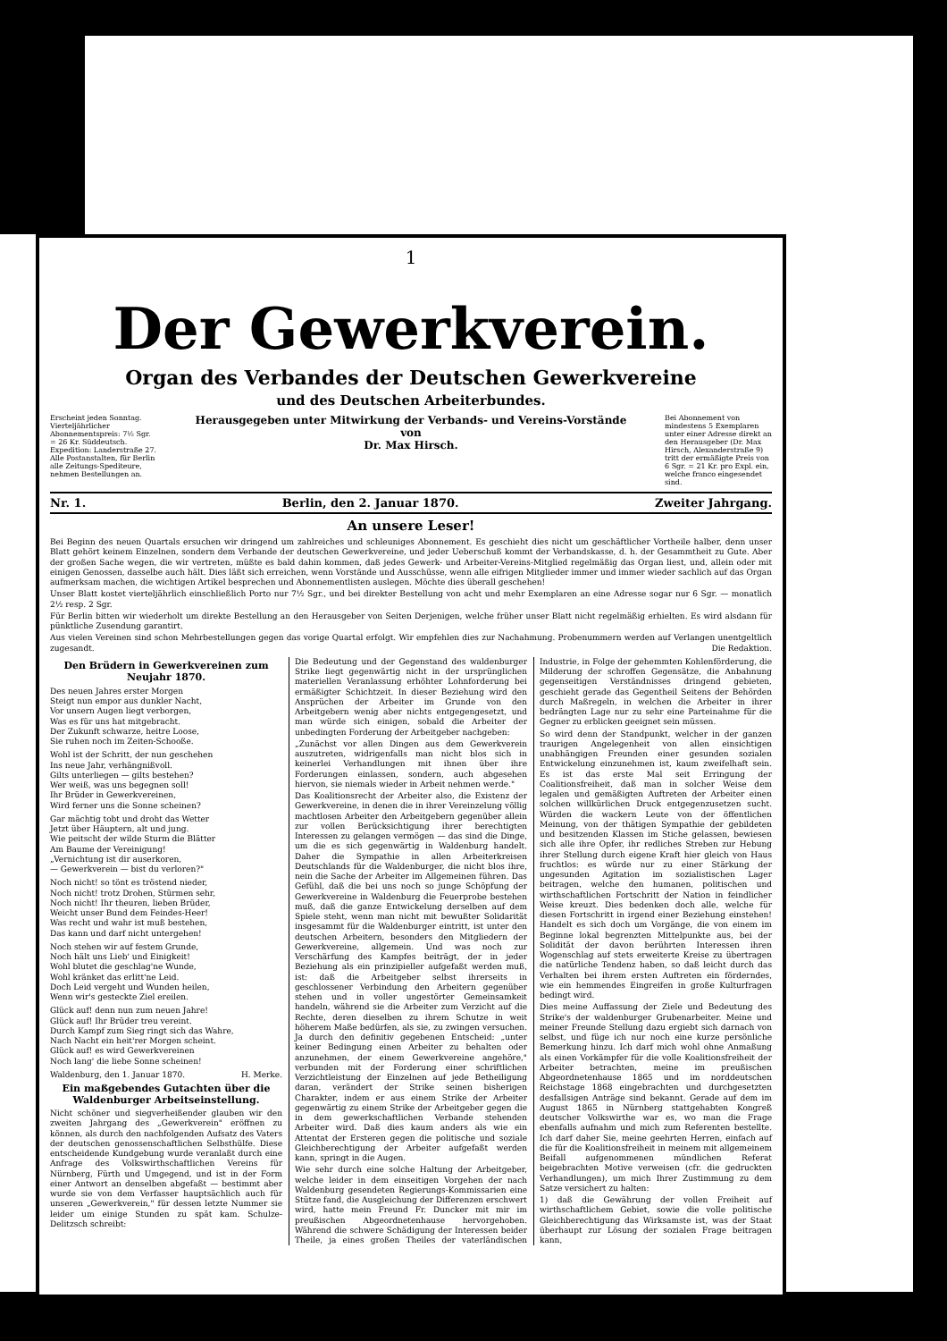1
Der Gewerkverein.
Organ des Verbandes der Deutschen Gewerkvereine
und des Deutschen Arbeiterbundes.
Erscheint jeden Sonntag. Vierteljährlicher Abonnementspreis: 7½ Sgr. = 26 Kr. Süddeutsch. Expedition: Landerstraße 27. Alle Postanstalten, für Berlin alle Zeitungs-Spediteure, nehmen Bestellungen an.
Herausgegeben unter Mitwirkung der Verbands- und Vereins-Vorstände
von
Dr. Max Hirsch.
Bei Abonnement von mindestens 5 Exemplaren unter einer Adresse direkt an den Herausgeber (Dr. Max Hirsch, Alexanderstraße 9) tritt der ermäßigte Preis von 6 Sgr. = 21 Kr. pro Expl. ein, welche franco eingesendet sind.
Nr. 1. Berlin, den 2. Januar 1870. Zweiter Jahrgang.
An unsere Leser!
Bei Beginn des neuen Quartals ersuchen wir dringend um zahlreiches und schleuniges Abonnement. Es geschieht dies nicht um geschäftlicher Vortheile halber, denn unser Blatt gehört keinem Einzelnen, sondern dem Verbande der deutschen Gewerkvereine, und jeder Ueberschuß kommt der Verbandskasse, d. h. der Gesammtheit zu Gute. Aber der großen Sache wegen, die wir vertreten, müßte es bald dahin kommen, daß jedes Gewerk- und Arbeiter-Vereins-Mitglied regelmäßig das Organ liest, und, allein oder mit einigen Genossen, dasselbe auch hält. Dies läßt sich erreichen, wenn Vorstände und Ausschüsse, wenn alle eifrigen Mitglieder immer und immer wieder sachlich auf das Organ aufmerksam machen, die wichtigen Artikel besprechen und Abonnementlisten auslegen. Möchte dies überall geschehen!
Unser Blatt kostet vierteljährlich einschließlich Porto nur 7½ Sgr., und bei direkter Bestellung von acht und mehr Exemplaren an eine Adresse sogar nur 6 Sgr. — monatlich 2½ resp. 2 Sgr.
Für Berlin bitten wir wiederholt um direkte Bestellung an den Herausgeber von Seiten Derjenigen, welche früher unser Blatt nicht regelmäßig erhielten. Es wird alsdann für pünktliche Zusendung garantirt.
Aus vielen Vereinen sind schon Mehrbestellungen gegen das vorige Quartal erfolgt. Wir empfehlen dies zur Nachahmung. Probenummern werden auf Verlangen unentgeltlich zugesandt. Die Redaktion.
Den Brüdern in Gewerkvereinen zum Neujahr 1870.
Des neuen Jahres erster Morgen
Steigt nun empor aus dunkler Nacht,
Vor unsern Augen liegt verborgen,
Was es für uns hat mitgebracht.
Der Zukunft schwarze, heitre Loose,
Sie ruhen noch im Zeiten-Schooße.
Wohl ist der Schritt, der nun geschehen
Ins neue Jahr, verhängnißvoll.
Gilts unterliegen — gilts bestehen?
Wer weiß, was uns begegnen soll!
Ihr Brüder in Gewerkvereinen,
Wird ferner uns die Sonne scheinen?
Gar mächtig tobt und droht das Wetter
Jetzt über Häuptern, alt und jung.
Wie peitscht der wilde Sturm die Blätter
Am Baume der Vereinigung!
„Vernichtung ist dir auserkoren,
— Gewerkverein — bist du verloren?"
Noch nicht! so tönt es tröstend nieder,
Noch nicht! trotz Drohen, Stürmen sehr,
Noch nicht! Ihr theuren, lieben Brüder,
Weicht unser Bund dem Feindes-Heer!
Was recht und wahr ist muß bestehen,
Das kann und darf nicht untergehen!
Noch stehen wir auf festem Grunde,
Noch hält uns Lieb' und Einigkeit!
Wohl blutet die geschlag'ne Wunde,
Wohl kränket das erlitt'ne Leid.
Doch Leid vergeht und Wunden heilen,
Wenn wir's gesteckte Ziel ereilen.
Glück auf! denn nun zum neuen Jahre!
Glück auf! Ihr Brüder treu vereint.
Durch Kampf zum Sieg ringt sich das Wahre,
Nach Nacht ein heit'rer Morgen scheint.
Glück auf! es wird Gewerkvereinen
Noch lang' die liebe Sonne scheinen!
Waldenburg, den 1. Januar 1870. H. Merke.
Ein maßgebendes Gutachten über die Waldenburger Arbeitseinstellung.
Nicht schöner und siegverheißender glauben wir den zweiten Jahrgang des „Gewerkverein" eröffnen zu können, als durch den nachfolgenden Aufsatz des Vaters der deutschen genossenschaftlichen Selbsthülfe. Diese entscheidende Kundgebung wurde veranlaßt durch eine Anfrage des Volkswirthschaftlichen Vereins für Nürnberg, Fürth und Umgegend, und ist in der Form einer Antwort an denselben abgefaßt — bestimmt aber wurde sie von dem Verfasser hauptsächlich auch für unseren „Gewerkverein," für dessen letzte Nummer sie leider um einige Stunden zu spät kam. Schulze-Delitzsch schreibt:
Die Bedeutung und der Gegenstand des waldenburger Strike liegt gegenwärtig nicht in der ursprünglichen materiellen Veranlassung erhöhter Lohnforderung bei ermäßigter Schichtzeit. In dieser Beziehung wird den Ansprüchen der Arbeiter im Grunde von den Arbeitgebern wenig aber nichts entgegengesetzt, und man würde sich einigen, sobald die Arbeiter der unbedingten Forderung der Arbeitgeber nachgeben:
„Zunächst vor allen Dingen aus dem Gewerkverein auszutreten, widrigenfalls man nicht blos sich in keinerlei Verhandlungen mit ihnen über ihre Forderungen einlassen, sondern, auch abgesehen hiervon, sie niemals wieder in Arbeit nehmen werde."
Das Koalitionsrecht der Arbeiter also, die Existenz der Gewerkvereine, in denen die in ihrer Vereinzelung völlig machtlosen Arbeiter den Arbeitgebern gegenüber allein zur vollen Berücksichtigung ihrer berechtigten Interessen zu gelangen vermögen — das sind die Dinge, um die es sich gegenwärtig in Waldenburg handelt. Daher die Sympathie in allen Arbeiterkreisen Deutschlands für die Waldenburger, die nicht blos ihre, nein die Sache der Arbeiter im Allgemeinen führen. Das Gefühl, daß die bei uns noch so junge Schöpfung der Gewerkvereine in Waldenburg die Feuerprobe bestehen muß, daß die ganze Entwickelung derselben auf dem Spiele steht, wenn man nicht mit bewußter Solidarität insgesammt für die Waldenburger eintritt, ist unter den deutschen Arbeitern, besonders den Mitgliedern der Gewerkvereine, allgemein. Und was noch zur Verschärfung des Kampfes beiträgt, der in jeder Beziehung als ein prinzipieller aufgefaßt werden muß, ist: daß die Arbeitgeber selbst ihrerseits in geschlossener Verbindung den Arbeitern gegenüber stehen und in voller ungestörter Gemeinsamkeit handeln, während sie die Arbeiter zum Verzicht auf die Rechte, deren dieselben zu ihrem Schutze in weit höherem Maße bedürfen, als sie, zu zwingen versuchen. Ja durch den definitiv gegebenen Entscheid: „unter keiner Bedingung einen Arbeiter zu behalten oder anzunehmen, der einem Gewerkvereine angehöre," verbunden mit der Forderung einer schriftlichen Verzichtleistung der Einzelnen auf jede Betheiligung daran, verändert der Strike seinen bisherigen Charakter, indem er aus einem Strike der Arbeiter gegenwärtig zu einem Strike der Arbeitgeber gegen die in dem gewerkschaftlichen Verbande stehenden Arbeiter wird. Daß dies kaum anders als wie ein Attentat der Ersteren gegen die politische und soziale Gleichberechtigung der Arbeiter aufgefaßt werden kann, springt in die Augen.
Wie sehr durch eine solche Haltung der Arbeitgeber, welche leider in dem einseitigen Vorgehen der nach Waldenburg gesendeten Regierungs-Kommissarien eine Stütze fand, die Ausgleichung der Differenzen erschwert wird, hatte mein Freund Fr. Duncker mit mir im preußischen Abgeordnetenhause hervorgehoben. Während die schwere Schädigung der Interessen beider Theile, ja eines großen Theiles der vaterländischen Industrie, in Folge der gehemmten Kohlenförderung, die Milderung der schroffen Gegensätze, die Anbahnung gegenseitigen Verständnisses dringend gebieten, geschieht gerade das Gegentheil Seitens der Behörden durch Maßregeln, in welchen die Arbeiter in ihrer bedrängten Lage nur zu sehr eine Parteinahme für die Gegner zu erblicken geeignet sein müssen.
So wird denn der Standpunkt, welcher in der ganzen traurigen Angelegenheit von allen einsichtigen unabhängigen Freunden einer gesunden sozialen Entwickelung einzunehmen ist, kaum zweifelhaft sein. Es ist das erste Mal seit Erringung der Coalitionsfreiheit, daß man in solcher Weise dem legalen und gemäßigten Auftreten der Arbeiter einen solchen willkürlichen Druck entgegenzusetzen sucht. Würden die wackern Leute von der öffentlichen Meinung, von der thätigen Sympathie der gebildeten und besitzenden Klassen im Stiche gelassen, bewiesen sich alle ihre Opfer, ihr redliches Streben zur Hebung ihrer Stellung durch eigene Kraft hier gleich von Haus fruchtlos: es würde nur zu einer Stärkung der ungesunden Agitation im sozialistischen Lager beitragen, welche den humanen, politischen und wirthschaftlichen Fortschritt der Nation in feindlicher Weise kreuzt. Dies bedenken doch alle, welche für diesen Fortschritt in irgend einer Beziehung einstehen! Handelt es sich doch um Vorgänge, die von einem im Beginne lokal begrenzten Mittelpunkte aus, bei der Solidität der davon berührten Interessen ihren Wogenschlag auf stets erweiterte Kreise zu übertragen die natürliche Tendenz haben, so daß leicht durch das Verhalten bei ihrem ersten Auftreten ein förderndes, wie ein hemmendes Eingreifen in große Kulturfragen bedingt wird.
Dies meine Auffassung der Ziele und Bedeutung des Strike's der waldenburger Grubenarbeiter. Meine und meiner Freunde Stellung dazu ergiebt sich darnach von selbst, und füge ich nur noch eine kurze persönliche Bemerkung hinzu. Ich darf mich wohl ohne Anmaßung als einen Vorkämpfer für die volle Koalitionsfreiheit der Arbeiter betrachten, meine im preußischen Abgeordnetenhause 1865 und im norddeutschen Reichstage 1868 eingebrachten und durchgesetzten desfallsigen Anträge sind bekannt. Gerade auf dem im August 1865 in Nürnberg stattgehabten Kongreß deutscher Volkswirthe war es, wo man die Frage ebenfalls aufnahm und mich zum Referenten bestellte. Ich darf daher Sie, meine geehrten Herren, einfach auf die für die Koalitionsfreiheit in meinem mit allgemeinem Beifall aufgenommenen mündlichen Referat beigebrachten Motive verweisen (cfr. die gedruckten Verhandlungen), um mich Ihrer Zustimmung zu dem Satze versichert zu halten:
1) daß die Gewährung der vollen Freiheit auf wirthschaftlichem Gebiet, sowie die volle politische Gleichberechtigung das Wirksamste ist, was der Staat überhaupt zur Lösung der sozialen Frage beitragen kann,